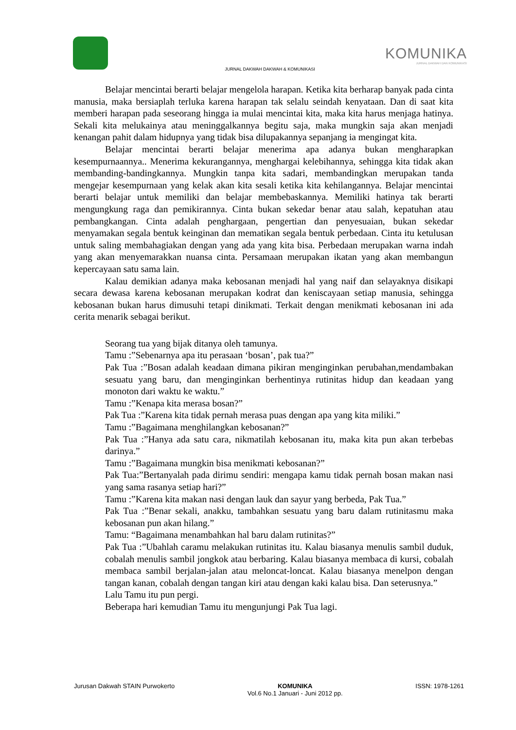KOMUNIKA
JURNAL DAKWAH DAN KOMUNIKASI
JURNAL DAKWAH DAKWAH & KOMUNIKASI
Belajar mencintai berarti belajar mengelola harapan. Ketika kita berharap banyak pada cinta manusia, maka bersiaplah terluka karena harapan tak selalu seindah kenyataan. Dan di saat kita memberi harapan pada seseorang hingga ia mulai mencintai kita, maka kita harus menjaga hatinya. Sekali kita melukainya atau meninggalkannya begitu saja, maka mungkin saja akan menjadi kenangan pahit dalam hidupnya yang tidak bisa dilupakannya sepanjang ia mengingat kita.
Belajar mencintai berarti belajar menerima apa adanya bukan mengharapkan kesempurnaannya.. Menerima kekurangannya, menghargai kelebihannya, sehingga kita tidak akan membanding-bandingkannya. Mungkin tanpa kita sadari, membandingkan merupakan tanda mengejar kesempurnaan yang kelak akan kita sesali ketika kita kehilangannya. Belajar mencintai berarti belajar untuk memiliki dan belajar membebaskannya. Memiliki hatinya tak berarti mengungkung raga dan pemikirannya. Cinta bukan sekedar benar atau salah, kepatuhan atau pembangkangan. Cinta adalah penghargaan, pengertian dan penyesuaian, bukan sekedar menyamakan segala bentuk keinginan dan mematikan segala bentuk perbedaan. Cinta itu ketulusan untuk saling membahagiakan dengan yang ada yang kita bisa. Perbedaan merupakan warna indah yang akan menyemarakkan nuansa cinta. Persamaan merupakan ikatan yang akan membangun kepercayaan satu sama lain.
Kalau demikian adanya maka kebosanan menjadi hal yang naif dan selayaknya disikapi secara dewasa karena kebosanan merupakan kodrat dan keniscayaan setiap manusia, sehingga kebosanan bukan harus dimusuhi tetapi dinikmati. Terkait dengan menikmati kebosanan ini ada cerita menarik sebagai berikut.
Seorang tua yang bijak ditanya oleh tamunya.
Tamu :”Sebenarnya apa itu perasaan ‘bosan’, pak tua?”
Pak Tua :”Bosan adalah keadaan dimana pikiran menginginkan perubahan,mendambakan sesuatu yang baru, dan menginginkan berhentinya rutinitas hidup dan keadaan yang monoton dari waktu ke waktu.”
Tamu :”Kenapa kita merasa bosan?”
Pak Tua :”Karena kita tidak pernah merasa puas dengan apa yang kita miliki.”
Tamu :”Bagaimana menghilangkan kebosanan?”
Pak Tua :”Hanya ada satu cara, nikmatilah kebosanan itu, maka kita pun akan terbebas darinya.”
Tamu :”Bagaimana mungkin bisa menikmati kebosanan?”
Pak Tua:”Bertanyalah pada dirimu sendiri: mengapa kamu tidak pernah bosan makan nasi yang sama rasanya setiap hari?”
Tamu :”Karena kita makan nasi dengan lauk dan sayur yang berbeda, Pak Tua.”
Pak Tua :”Benar sekali, anakku, tambahkan sesuatu yang baru dalam rutinitasmu maka kebosanan pun akan hilang.”
Tamu: “Bagaimana menambahkan hal baru dalam rutinitas?”
Pak Tua :”Ubahlah caramu melakukan rutinitas itu. Kalau biasanya menulis sambil duduk, cobalah menulis sambil jongkok atau berbaring. Kalau biasanya membaca di kursi, cobalah membaca sambil berjalan-jalan atau meloncat-loncat. Kalau biasanya menelpon dengan tangan kanan, cobalah dengan tangan kiri atau dengan kaki kalau bisa. Dan seterusnya.”
Lalu Tamu itu pun pergi.
Beberapa hari kemudian Tamu itu mengunjungi Pak Tua lagi.
Jurusan Dakwah STAIN Purwokerto
KOMUNIKA
Vol.6 No.1 Januari - Juni 2012 pp.
ISSN: 1978-1261